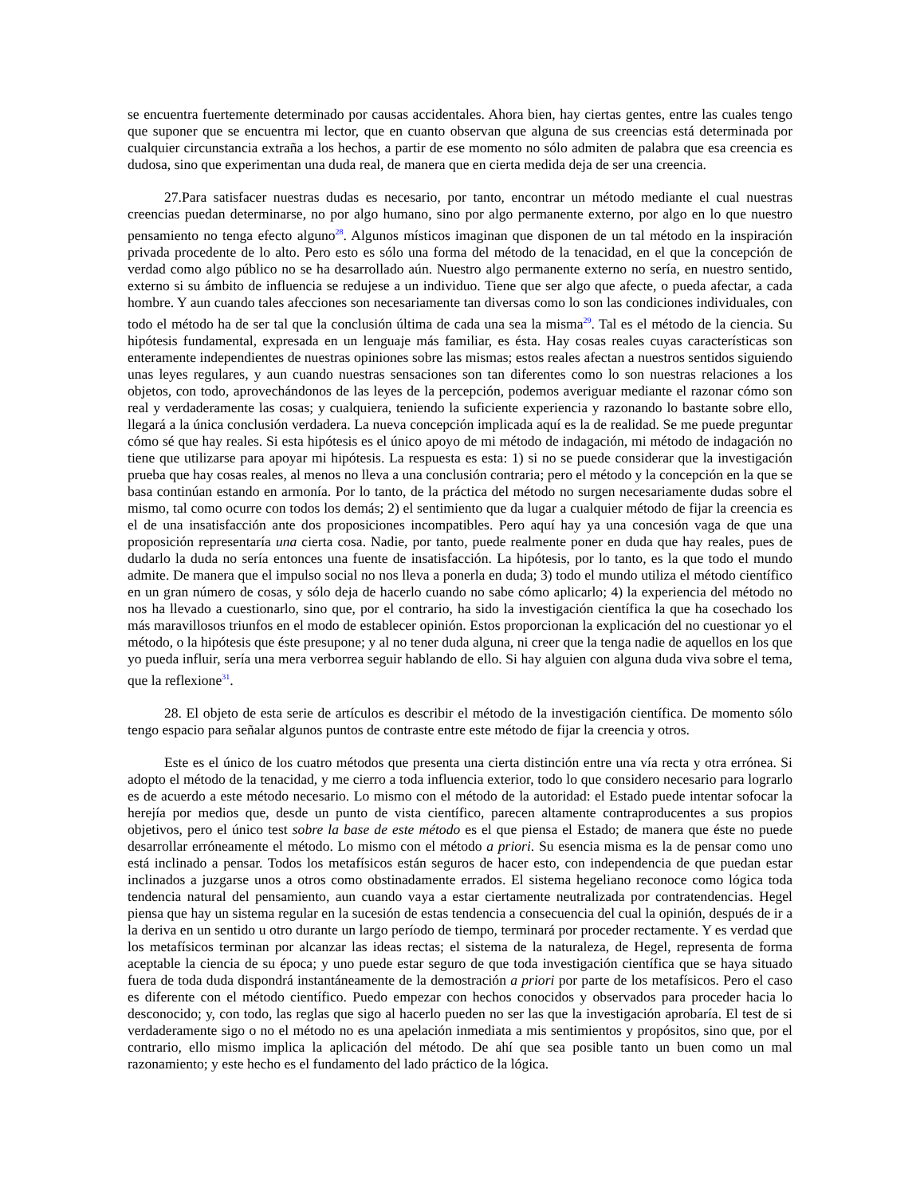se encuentra fuertemente determinado por causas accidentales. Ahora bien, hay ciertas gentes, entre las cuales tengo que suponer que se encuentra mi lector, que en cuanto observan que alguna de sus creencias está determinada por cualquier circunstancia extraña a los hechos, a partir de ese momento no sólo admiten de palabra que esa creencia es dudosa, sino que experimentan una duda real, de manera que en cierta medida deja de ser una creencia.
27.Para satisfacer nuestras dudas es necesario, por tanto, encontrar un método mediante el cual nuestras creencias puedan determinarse, no por algo humano, sino por algo permanente externo, por algo en lo que nuestro pensamiento no tenga efecto alguno<sup>28</sup>. Algunos místicos imaginan que disponen de un tal método en la inspiración privada procedente de lo alto. Pero esto es sólo una forma del método de la tenacidad, en el que la concepción de verdad como algo público no se ha desarrollado aún. Nuestro algo permanente externo no sería, en nuestro sentido, externo si su ámbito de influencia se redujese a un individuo. Tiene que ser algo que afecte, o pueda afectar, a cada hombre. Y aun cuando tales afecciones son necesariamente tan diversas como lo son las condiciones individuales, con todo el método ha de ser tal que la conclusión última de cada una sea la misma<sup>29</sup>. Tal es el método de la ciencia. Su hipótesis fundamental, expresada en un lenguaje más familiar, es ésta. Hay cosas reales cuyas características son enteramente independientes de nuestras opiniones sobre las mismas; estos reales afectan a nuestros sentidos siguiendo unas leyes regulares, y aun cuando nuestras sensaciones son tan diferentes como lo son nuestras relaciones a los objetos, con todo, aprovechándonos de las leyes de la percepción, podemos averiguar mediante el razonar cómo son real y verdaderamente las cosas; y cualquiera, teniendo la suficiente experiencia y razonando lo bastante sobre ello, llegará a la única conclusión verdadera. La nueva concepción implicada aquí es la de realidad. Se me puede preguntar cómo sé que hay reales. Si esta hipótesis es el único apoyo de mi método de indagación, mi método de indagación no tiene que utilizarse para apoyar mi hipótesis. La respuesta es esta: 1) si no se puede considerar que la investigación prueba que hay cosas reales, al menos no lleva a una conclusión contraria; pero el método y la concepción en la que se basa continúan estando en armonía. Por lo tanto, de la práctica del método no surgen necesariamente dudas sobre el mismo, tal como ocurre con todos los demás; 2) el sentimiento que da lugar a cualquier método de fijar la creencia es el de una insatisfacción ante dos proposiciones incompatibles. Pero aquí hay ya una concesión vaga de que una proposición representaría una cierta cosa. Nadie, por tanto, puede realmente poner en duda que hay reales, pues de dudarlo la duda no sería entonces una fuente de insatisfacción. La hipótesis, por lo tanto, es la que todo el mundo admite. De manera que el impulso social no nos lleva a ponerla en duda; 3) todo el mundo utiliza el método científico en un gran número de cosas, y sólo deja de hacerlo cuando no sabe cómo aplicarlo; 4) la experiencia del método no nos ha llevado a cuestionarlo, sino que, por el contrario, ha sido la investigación científica la que ha cosechado los más maravillosos triunfos en el modo de establecer opinión. Estos proporcionan la explicación del no cuestionar yo el método, o la hipótesis que éste presupone; y al no tener duda alguna, ni creer que la tenga nadie de aquellos en los que yo pueda influir, sería una mera verborrea seguir hablando de ello. Si hay alguien con alguna duda viva sobre el tema, que la reflexione<sup>31</sup>.
28. El objeto de esta serie de artículos es describir el método de la investigación científica. De momento sólo tengo espacio para señalar algunos puntos de contraste entre este método de fijar la creencia y otros.
Este es el único de los cuatro métodos que presenta una cierta distinción entre una vía recta y otra errónea. Si adopto el método de la tenacidad, y me cierro a toda influencia exterior, todo lo que considero necesario para lograrlo es de acuerdo a este método necesario. Lo mismo con el método de la autoridad: el Estado puede intentar sofocar la herejía por medios que, desde un punto de vista científico, parecen altamente contraproducentes a sus propios objetivos, pero el único test sobre la base de este método es el que piensa el Estado; de manera que éste no puede desarrollar erróneamente el método. Lo mismo con el método a priori. Su esencia misma es la de pensar como uno está inclinado a pensar. Todos los metafísicos están seguros de hacer esto, con independencia de que puedan estar inclinados a juzgarse unos a otros como obstinadamente errados. El sistema hegeliano reconoce como lógica toda tendencia natural del pensamiento, aun cuando vaya a estar ciertamente neutralizada por contratendencias. Hegel piensa que hay un sistema regular en la sucesión de estas tendencia a consecuencia del cual la opinión, después de ir a la deriva en un sentido u otro durante un largo período de tiempo, terminará por proceder rectamente. Y es verdad que los metafísicos terminan por alcanzar las ideas rectas; el sistema de la naturaleza, de Hegel, representa de forma aceptable la ciencia de su época; y uno puede estar seguro de que toda investigación científica que se haya situado fuera de toda duda dispondrá instantáneamente de la demostración a priori por parte de los metafísicos. Pero el caso es diferente con el método científico. Puedo empezar con hechos conocidos y observados para proceder hacia lo desconocido; y, con todo, las reglas que sigo al hacerlo pueden no ser las que la investigación aprobaría. El test de si verdaderamente sigo o no el método no es una apelación inmediata a mis sentimientos y propósitos, sino que, por el contrario, ello mismo implica la aplicación del método. De ahí que sea posible tanto un buen como un mal razonamiento; y este hecho es el fundamento del lado práctico de la lógica.